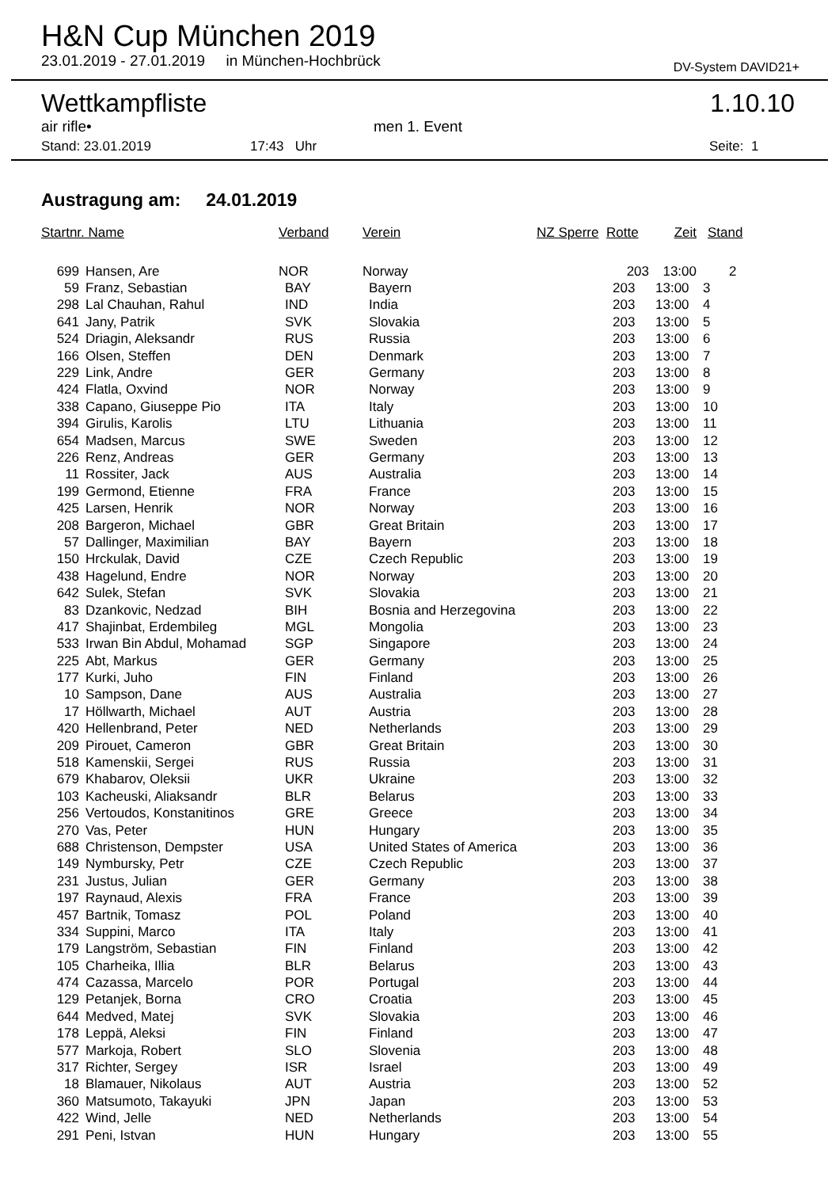H&N Cup München 2019
23.01.2019 - 27.01.2019 in München-Hochbrück DV-System DAVID21+
Wettkampfliste 1.10.10
air rifle• men 1. Event
Stand: 23.01.2019 17:43 Uhr Seite: 1
Austragung am: 24.01.2019
| Startnr. Name | | Verband | Verein | NZ Sperre | Rotte | Zeit | Stand |
| --- | --- | --- | --- | --- | --- | --- | --- |
| 699 | Hansen, Are | NOR | Norway | | 203 | 13:00 | 2 |
| 59 | Franz, Sebastian | BAY | Bayern | | 203 | 13:00 | 3 |
| 298 | Lal Chauhan, Rahul | IND | India | | 203 | 13:00 | 4 |
| 641 | Jany, Patrik | SVK | Slovakia | | 203 | 13:00 | 5 |
| 524 | Driagin, Aleksandr | RUS | Russia | | 203 | 13:00 | 6 |
| 166 | Olsen, Steffen | DEN | Denmark | | 203 | 13:00 | 7 |
| 229 | Link, Andre | GER | Germany | | 203 | 13:00 | 8 |
| 424 | Flatla, Oxvind | NOR | Norway | | 203 | 13:00 | 9 |
| 338 | Capano, Giuseppe Pio | ITA | Italy | | 203 | 13:00 | 10 |
| 394 | Girulis, Karolis | LTU | Lithuania | | 203 | 13:00 | 11 |
| 654 | Madsen, Marcus | SWE | Sweden | | 203 | 13:00 | 12 |
| 226 | Renz, Andreas | GER | Germany | | 203 | 13:00 | 13 |
| 11 | Rossiter, Jack | AUS | Australia | | 203 | 13:00 | 14 |
| 199 | Germond, Etienne | FRA | France | | 203 | 13:00 | 15 |
| 425 | Larsen, Henrik | NOR | Norway | | 203 | 13:00 | 16 |
| 208 | Bargeron, Michael | GBR | Great Britain | | 203 | 13:00 | 17 |
| 57 | Dallinger, Maximilian | BAY | Bayern | | 203 | 13:00 | 18 |
| 150 | Hrckulak, David | CZE | Czech Republic | | 203 | 13:00 | 19 |
| 438 | Hagelund, Endre | NOR | Norway | | 203 | 13:00 | 20 |
| 642 | Sulek, Stefan | SVK | Slovakia | | 203 | 13:00 | 21 |
| 83 | Dzankovic, Nedzad | BIH | Bosnia and Herzegovina | | 203 | 13:00 | 22 |
| 417 | Shajinbat, Erdembileg | MGL | Mongolia | | 203 | 13:00 | 23 |
| 533 | Irwan Bin Abdul, Mohamad | SGP | Singapore | | 203 | 13:00 | 24 |
| 225 | Abt, Markus | GER | Germany | | 203 | 13:00 | 25 |
| 177 | Kurki, Juho | FIN | Finland | | 203 | 13:00 | 26 |
| 10 | Sampson, Dane | AUS | Australia | | 203 | 13:00 | 27 |
| 17 | Höllwarth, Michael | AUT | Austria | | 203 | 13:00 | 28 |
| 420 | Hellenbrand, Peter | NED | Netherlands | | 203 | 13:00 | 29 |
| 209 | Pirouet, Cameron | GBR | Great Britain | | 203 | 13:00 | 30 |
| 518 | Kamenskii, Sergei | RUS | Russia | | 203 | 13:00 | 31 |
| 679 | Khabarov, Oleksii | UKR | Ukraine | | 203 | 13:00 | 32 |
| 103 | Kacheuski, Aliaksandr | BLR | Belarus | | 203 | 13:00 | 33 |
| 256 | Vertoudos, Konstanitinos | GRE | Greece | | 203 | 13:00 | 34 |
| 270 | Vas, Peter | HUN | Hungary | | 203 | 13:00 | 35 |
| 688 | Christenson, Dempster | USA | United States of America | | 203 | 13:00 | 36 |
| 149 | Nymbursky, Petr | CZE | Czech Republic | | 203 | 13:00 | 37 |
| 231 | Justus, Julian | GER | Germany | | 203 | 13:00 | 38 |
| 197 | Raynaud, Alexis | FRA | France | | 203 | 13:00 | 39 |
| 457 | Bartnik, Tomasz | POL | Poland | | 203 | 13:00 | 40 |
| 334 | Suppini, Marco | ITA | Italy | | 203 | 13:00 | 41 |
| 179 | Langström, Sebastian | FIN | Finland | | 203 | 13:00 | 42 |
| 105 | Charheika, Illia | BLR | Belarus | | 203 | 13:00 | 43 |
| 474 | Cazassa, Marcelo | POR | Portugal | | 203 | 13:00 | 44 |
| 129 | Petanjek, Borna | CRO | Croatia | | 203 | 13:00 | 45 |
| 644 | Medved, Matej | SVK | Slovakia | | 203 | 13:00 | 46 |
| 178 | Leppä, Aleksi | FIN | Finland | | 203 | 13:00 | 47 |
| 577 | Markoja, Robert | SLO | Slovenia | | 203 | 13:00 | 48 |
| 317 | Richter, Sergey | ISR | Israel | | 203 | 13:00 | 49 |
| 18 | Blamauer, Nikolaus | AUT | Austria | | 203 | 13:00 | 52 |
| 360 | Matsumoto, Takayuki | JPN | Japan | | 203 | 13:00 | 53 |
| 422 | Wind, Jelle | NED | Netherlands | | 203 | 13:00 | 54 |
| 291 | Peni, Istvan | HUN | Hungary | | 203 | 13:00 | 55 |